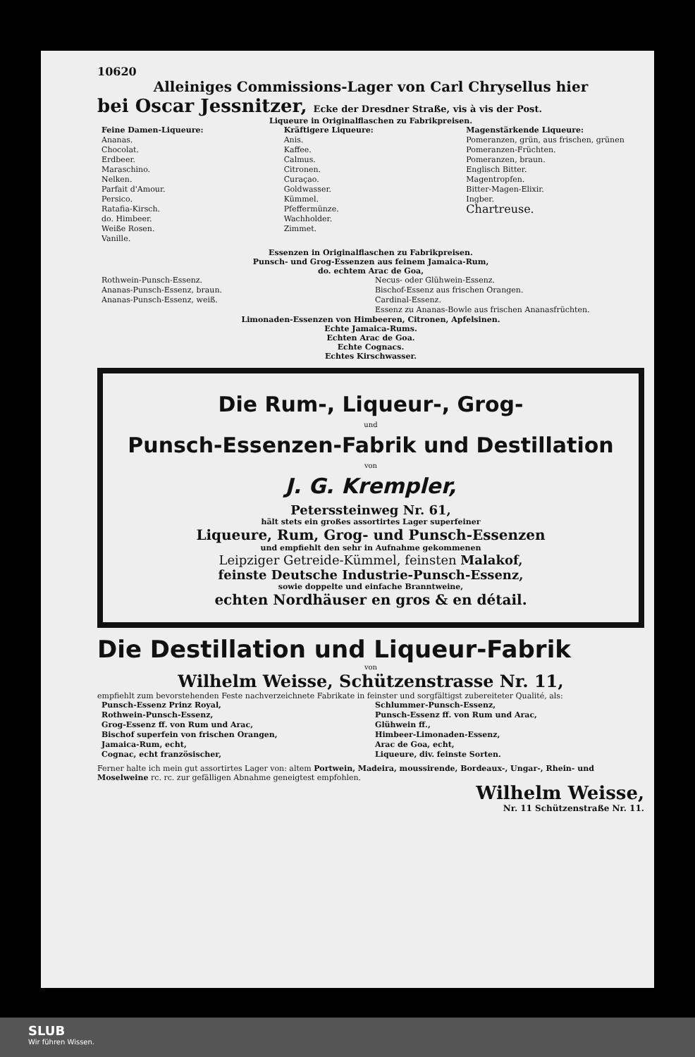10620
Alleiniges Commissions-Lager von Carl Chrysellus hier
bei Oscar Jessnitzer, Ecke der Dresdner Straße, vis à vis der Post.
Liqueure in Originalflaschen zu Fabrikpreisen.
Feine Damen-Liqueure:
Ananas.
Chocolat.
Erdbeer.
Maraschino.
Nelken.
Parfait d'Amour.
Persico.
Ratafia-Kirsch.
do. Himbeer.
Weiße Rosen.
Vanille.
Kräftigere Liqueure:
Anis.
Kaffee.
Calmus.
Citronen.
Curaçao.
Goldwasser.
Kümmel.
Pfeffermünze.
Wachholder.
Zimmet.
Magenstärkende Liqueure:
Pomeranzen, grün, aus frischen, grünen Pomeranzen-Früchten.
Pomeranzen, braun.
Englisch Bitter.
Magentropfen.
Bitter-Magen-Elixir.
Ingber.
Chartreuse.
Essenzen in Originalflaschen zu Fabrikpreisen.
Punsch- und Grog-Essenzen aus feinem Jamaica-Rum,
do. echtem Arac de Goa,
Rothwein-Punsch-Essenz.
Ananas-Punsch-Essenz, braun.
Ananas-Punsch-Essenz, weiß.
Necus- oder Glühwein-Essenz.
Bischof-Essenz aus frischen Orangen.
Cardinal-Essenz.
Essenz zu Ananas-Bowle aus frischen Ananasfrüchten.
Limonaden-Essenzen von Himbeeren, Citronen, Apfelsinen.
Echte Jamaica-Rums.
Echten Arac de Goa.
Echte Cognacs.
Echtes Kirschwasser.
Die Rum-, Liqueur-, Grog-
und
Punsch-Essenzen-Fabrik und Destillation
von
J. G. Krempler,
Peterssteinweg Nr. 61,
hält stets ein großes assortirtes Lager superfeiner
Liqueure, Rum, Grog- und Punsch-Essenzen
und empfiehlt den sehr in Aufnahme gekommenen
Leipziger Getreide-Kümmel, feinsten Malakof,
feinste Deutsche Industrie-Punsch-Essenz,
sowie doppelte und einfache Branntweine,
echten Nordhäuser en gros & en détail.
Die Destillation und Liqueur-Fabrik
von
Wilhelm Weisse, Schützenstrasse Nr. 11,
empfiehlt zum bevorstehenden Feste nachverzeichnete Fabrikate in feinster und sorgfältigst zubereiteter Qualité, als:
Punsch-Essenz Prinz Royal,
Rothwein-Punsch-Essenz,
Grog-Essenz ff. von Rum und Arac,
Bischof superfein von frischen Orangen,
Jamaica-Rum, echt,
Cognac, echt französischer,
Schlummer-Punsch-Essenz,
Punsch-Essenz ff. von Rum und Arac,
Glühwein ff.,
Himbeer-Limonaden-Essenz,
Arac de Goa, echt,
Liqueure, div. feinste Sorten.
Ferner halte ich mein gut assortirtes Lager von: altem Portwein, Madeira, moussirende, Bordeaux-, Ungar-, Rhein- und Moselweine rc. rc. zur gefälligen Abnahme geneigtest empfohlen.
Wilhelm Weisse,
Nr. 11 Schützenstraße Nr. 11.
SLUB
Wir führen Wissen.